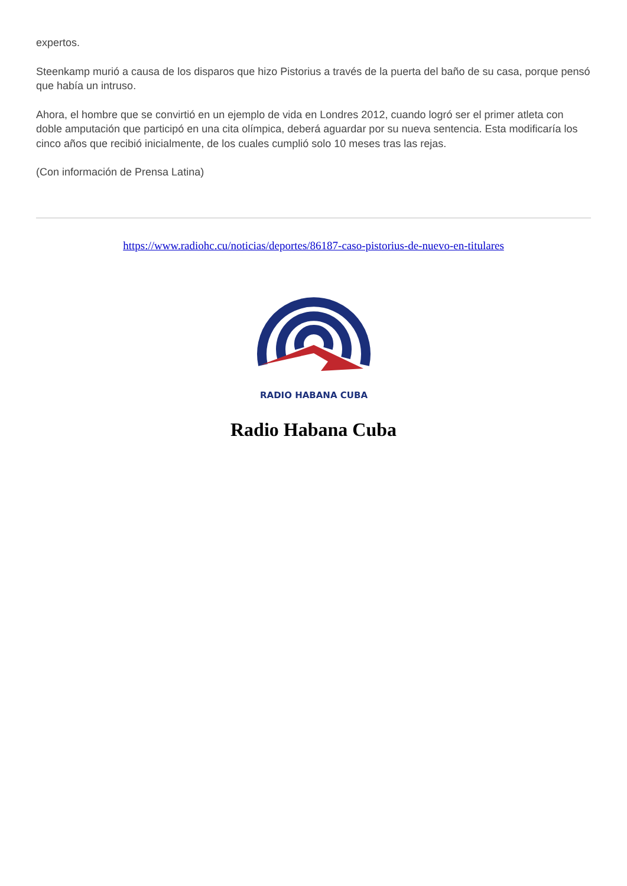expertos.
Steenkamp murió a causa de los disparos que hizo Pistorius a través de la puerta del baño de su casa, porque pensó que había un intruso.
Ahora, el hombre que se convirtió en un ejemplo de vida en Londres 2012, cuando logró ser el primer atleta con doble amputación que participó en una cita olímpica, deberá aguardar por su nueva sentencia. Esta modificaría los cinco años que recibió inicialmente, de los cuales cumplió solo 10 meses tras las rejas.
(Con información de Prensa Latina)
https://www.radiohc.cu/noticias/deportes/86187-caso-pistorius-de-nuevo-en-titulares
RADIO HABANA CUBA
Radio Habana Cuba